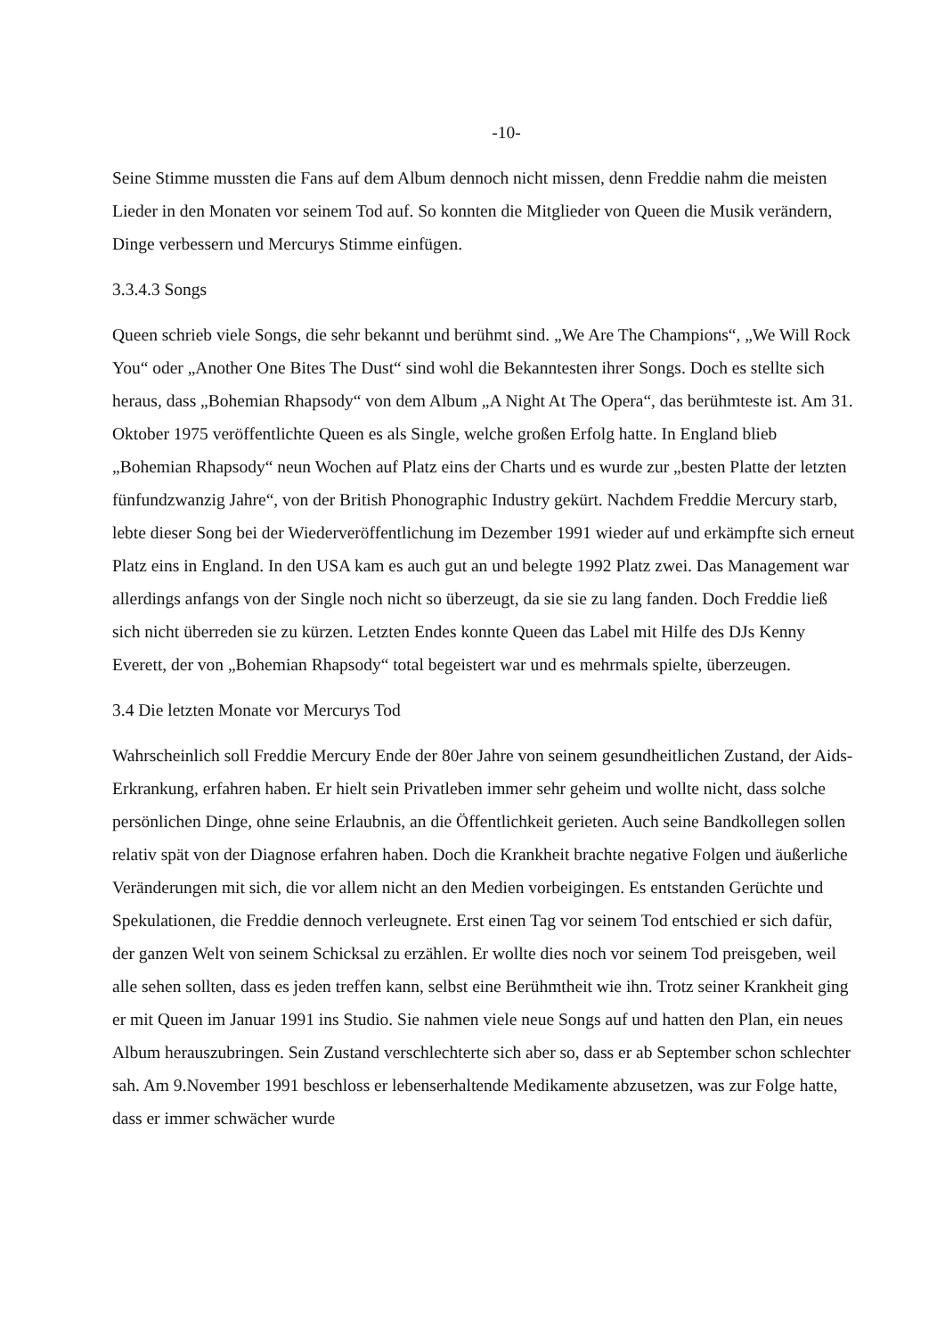-10-
Seine Stimme mussten die Fans auf dem Album dennoch nicht missen, denn Freddie nahm die meisten Lieder in den Monaten vor seinem Tod auf. So konnten die Mitglieder von Queen die Musik verändern, Dinge verbessern und Mercurys Stimme einfügen.
3.3.4.3 Songs
Queen schrieb viele Songs, die sehr bekannt und berühmt sind. „We Are The Champions“, „We Will Rock You“ oder „Another One Bites The Dust“ sind wohl die Bekanntesten ihrer Songs. Doch es stellte sich heraus, dass „Bohemian Rhapsody“ von dem Album „A Night At The Opera“, das berühmteste ist. Am 31. Oktober 1975 veröffentlichte Queen es als Single, welche großen Erfolg hatte. In England blieb „Bohemian Rhapsody“ neun Wochen auf Platz eins der Charts und es wurde zur „besten Platte der letzten fünfundzwanzig Jahre“, von der British Phonographic Industry gekürt. Nachdem Freddie Mercury starb, lebte dieser Song bei der Wiederveröffentlichung im Dezember 1991 wieder auf und erkämpfte sich erneut Platz eins in England. In den USA kam es auch gut an und belegte 1992 Platz zwei. Das Management war allerdings anfangs von der Single noch nicht so überzeugt, da sie sie zu lang fanden. Doch Freddie ließ sich nicht überreden sie zu kürzen. Letzten Endes konnte Queen das Label mit Hilfe des DJs Kenny Everett, der von „Bohemian Rhapsody“ total begeistert war und es mehrmals spielte, überzeugen.
3.4 Die letzten Monate vor Mercurys Tod
Wahrscheinlich soll Freddie Mercury Ende der 80er Jahre von seinem gesundheitlichen Zustand, der Aids-Erkrankung, erfahren haben. Er hielt sein Privatleben immer sehr geheim und wollte nicht, dass solche persönlichen Dinge, ohne seine Erlaubnis, an die Öffentlichkeit gerieten. Auch seine Bandkollegen sollen relativ spät von der Diagnose erfahren haben. Doch die Krankheit brachte negative Folgen und äußerliche Veränderungen mit sich, die vor allem nicht an den Medien vorbeigingen. Es entstanden Gerüchte und Spekulationen, die Freddie dennoch verleugnete. Erst einen Tag vor seinem Tod entschied er sich dafür, der ganzen Welt von seinem Schicksal zu erzählen. Er wollte dies noch vor seinem Tod preisgeben, weil alle sehen sollten, dass es jeden treffen kann, selbst eine Berühmtheit wie ihn. Trotz seiner Krankheit ging er mit Queen im Januar 1991 ins Studio. Sie nahmen viele neue Songs auf und hatten den Plan, ein neues Album herauszubringen. Sein Zustand verschlechterte sich aber so, dass er ab September schon schlechter sah. Am 9.November 1991 beschloss er lebenserhaltende Medikamente abzusetzen, was zur Folge hatte, dass er immer schwächer wurde